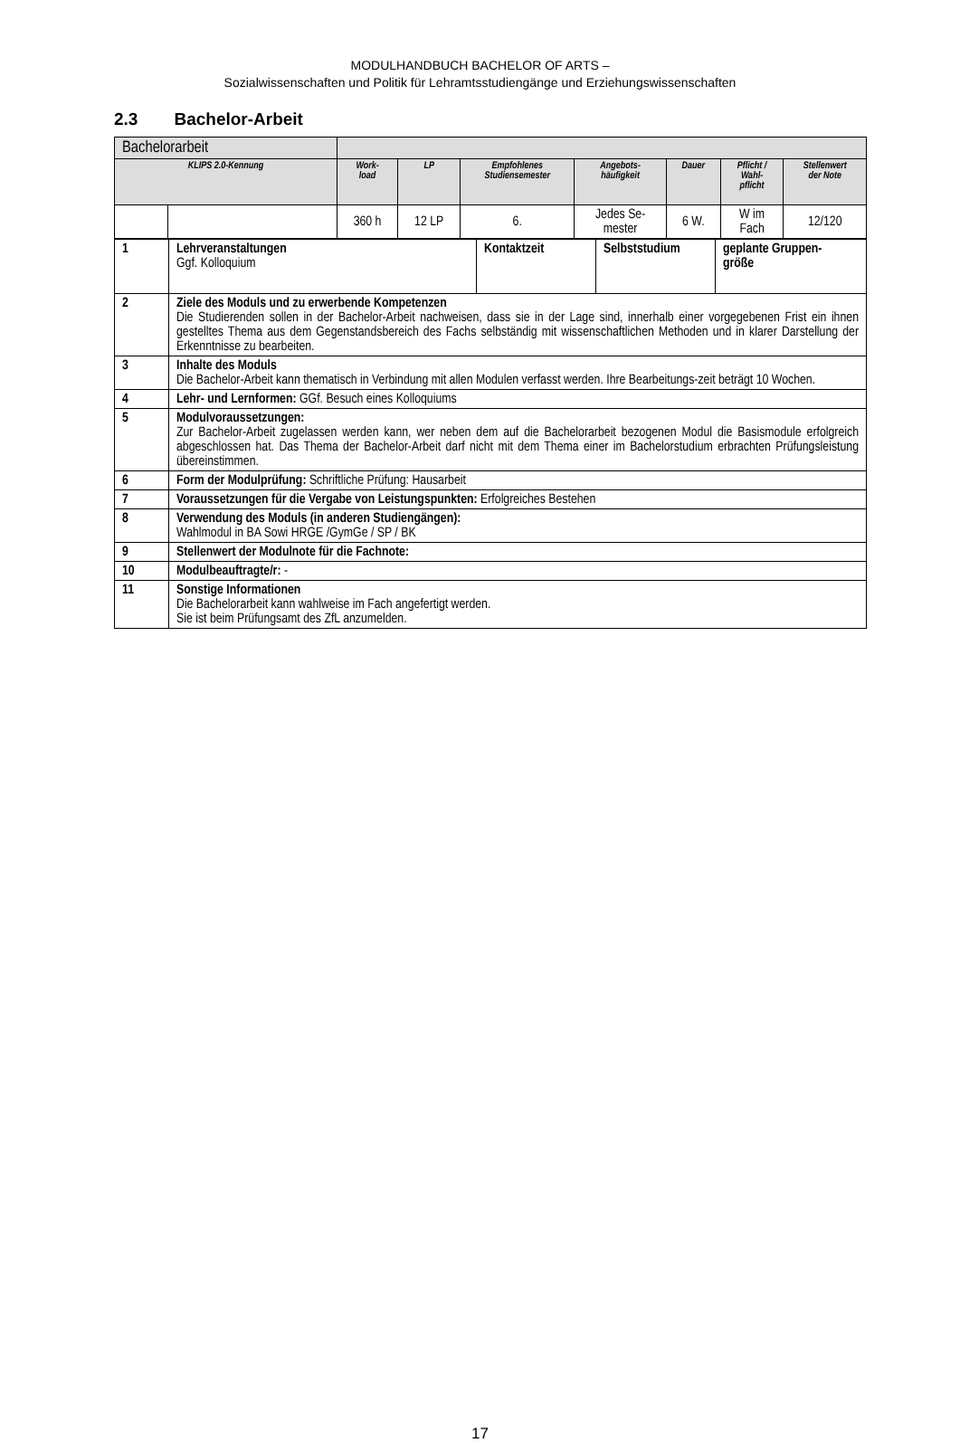MODULHANDBUCH BACHELOR OF ARTS –
Sozialwissenschaften und Politik für Lehramtsstudiengänge und Erziehungswissenschaften
2.3 Bachelor-Arbeit
| Bachelorarbeit | | | | | | | | |
| KLIPS 2.0-Kennung | | Work- load | LP | Empfohlenes Studiensemester | Angebots- häufigkeit | Dauer | Pflicht / Wahl- pflicht | Stellenwert der Note |
| | | 360 h | 12 LP | 6. | Jedes Se- mester | 6 W. | W im Fach | 12/120 |
| 1 | Lehrveranstaltungen Ggf. Kolloquium | Kontaktzeit | Selbststudium | geplante Gruppen- größe |
| 2 | Ziele des Moduls und zu erwerbende Kompetenzen Die Studierenden sollen in der Bachelor-Arbeit nachweisen, dass sie in der Lage sind, innerhalb einer vorgegebenen Frist ein ihnen gestelltes Thema aus dem Gegenstandsbereich des Fachs selbständig mit wissenschaftlichen Methoden und in klarer Darstellung der Erkenntnisse zu bearbeiten. | | | |
| 3 | Inhalte des Moduls Die Bachelor-Arbeit kann thematisch in Verbindung mit allen Modulen verfasst werden. Ihre Bearbeitungs-zeit beträgt 10 Wochen. | | | |
| 4 | Lehr- und Lernformen: GGf. Besuch eines Kolloquiums | | | |
| 5 | Modulvoraussetzungen: Zur Bachelor-Arbeit zugelassen werden kann, wer neben dem auf die Bachelorarbeit bezogenen Modul die Basismodule erfolgreich abgeschlossen hat. Das Thema der Bachelor-Arbeit darf nicht mit dem Thema einer im Bachelorstudium erbrachten Prüfungsleistung übereinstimmen. | | | |
| 6 | Form der Modulprüfung: Schriftliche Prüfung: Hausarbeit | | | |
| 7 | Voraussetzungen für die Vergabe von Leistungspunkten: Erfolgreiches Bestehen | | | |
| 8 | Verwendung des Moduls (in anderen Studiengängen): Wahlmodul in BA Sowi HRGE /GymGe / SP / BK | | | |
| 9 | Stellenwert der Modulnote für die Fachnote: | | | |
| 10 | Modulbeauftragte/r: - | | | |
| 11 | Sonstige Informationen Die Bachelorarbeit kann wahlweise im Fach angefertigt werden. Sie ist beim Prüfungsamt des ZfL anzumelden. | | | |
17